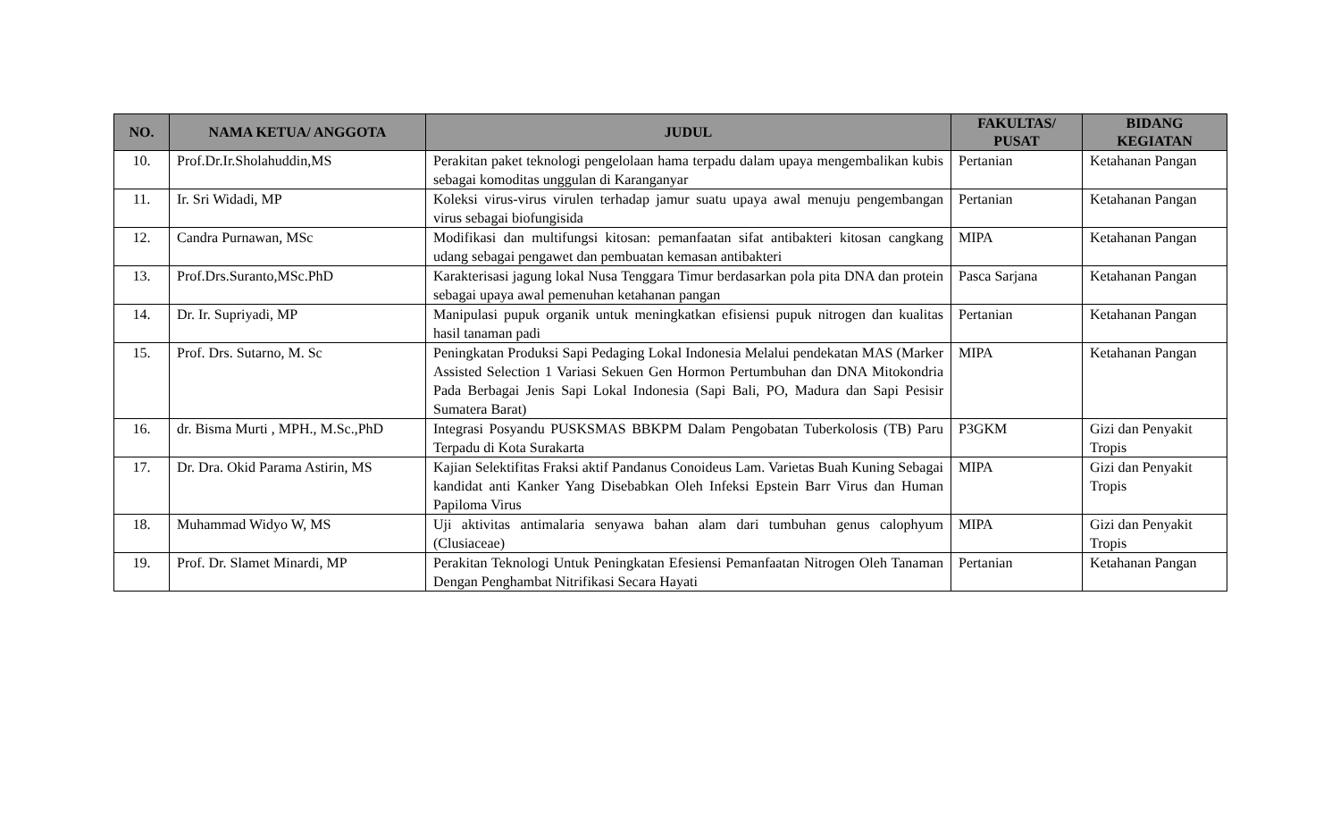| NO. | NAMA KETUA/ ANGGOTA | JUDUL | FAKULTAS/ PUSAT | BIDANG KEGIATAN |
| --- | --- | --- | --- | --- |
| 10. | Prof.Dr.Ir.Sholahuddin,MS | Perakitan paket teknologi pengelolaan hama terpadu dalam upaya mengembalikan kubis sebagai komoditas unggulan di Karanganyar | Pertanian | Ketahanan Pangan |
| 11. | Ir. Sri Widadi, MP | Koleksi virus-virus virulen terhadap jamur suatu upaya awal menuju pengembangan virus sebagai biofungisida | Pertanian | Ketahanan Pangan |
| 12. | Candra Purnawan, MSc | Modifikasi dan multifungsi kitosan: pemanfaatan sifat antibakteri kitosan cangkang udang sebagai pengawet dan pembuatan kemasan antibakteri | MIPA | Ketahanan Pangan |
| 13. | Prof.Drs.Suranto,MSc.PhD | Karakterisasi jagung lokal Nusa Tenggara Timur berdasarkan pola pita DNA dan protein sebagai upaya awal pemenuhan ketahanan pangan | Pasca Sarjana | Ketahanan Pangan |
| 14. | Dr. Ir. Supriyadi, MP | Manipulasi pupuk organik untuk meningkatkan efisiensi pupuk nitrogen dan kualitas hasil tanaman padi | Pertanian | Ketahanan Pangan |
| 15. | Prof. Drs. Sutarno, M. Sc | Peningkatan Produksi Sapi Pedaging Lokal Indonesia Melalui pendekatan MAS (Marker Assisted Selection 1 Variasi Sekuen Gen Hormon Pertumbuhan dan DNA Mitokondria Pada Berbagai Jenis Sapi Lokal Indonesia (Sapi Bali, PO, Madura dan Sapi Pesisir Sumatera Barat) | MIPA | Ketahanan Pangan |
| 16. | dr. Bisma Murti , MPH., M.Sc.,PhD | Integrasi Posyandu PUSKSMAS BBKPM Dalam Pengobatan Tuberkolosis (TB) Paru Terpadu di Kota Surakarta | P3GKM | Gizi dan Penyakit Tropis |
| 17. | Dr. Dra. Okid Parama Astirin, MS | Kajian Selektifitas Fraksi aktif Pandanus Conoideus Lam. Varietas Buah Kuning Sebagai kandidat anti Kanker Yang Disebabkan Oleh Infeksi Epstein Barr Virus dan Human Papiloma Virus | MIPA | Gizi dan Penyakit Tropis |
| 18. | Muhammad Widyo W, MS | Uji aktivitas antimalaria senyawa bahan alam dari tumbuhan genus calophyum (Clusiaceae) | MIPA | Gizi dan Penyakit Tropis |
| 19. | Prof. Dr. Slamet Minardi, MP | Perakitan Teknologi Untuk Peningkatan Efesiensi Pemanfaatan Nitrogen Oleh Tanaman Dengan Penghambat Nitrifikasi Secara Hayati | Pertanian | Ketahanan Pangan |